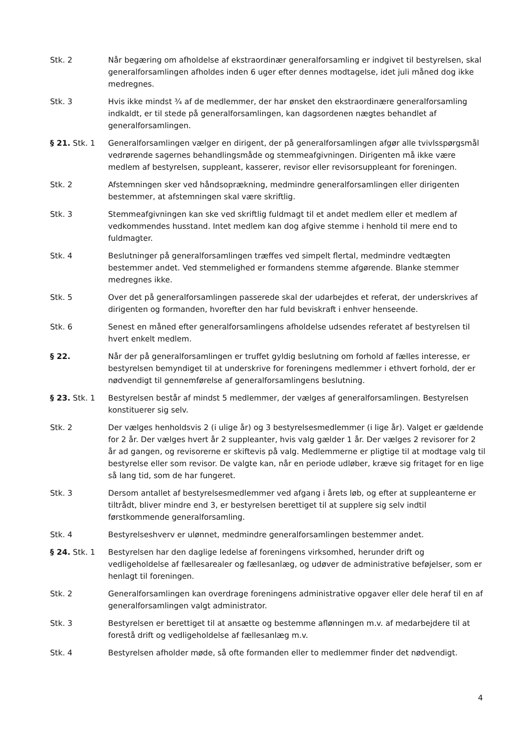Stk. 2 Når begæring om afholdelse af ekstraordinær generalforsamling er indgivet til bestyrelsen, skal generalforsamlingen afholdes inden 6 uger efter dennes modtagelse, idet juli måned dog ikke medregnes.
Stk. 3 Hvis ikke mindst ¾ af de medlemmer, der har ønsket den ekstraordinære generalforsamling indkaldt, er til stede på generalforsamlingen, kan dagsordenen nægtes behandlet af generalforsamlingen.
§ 21. Stk. 1 Generalforsamlingen vælger en dirigent, der på generalforsamlingen afgør alle tvivlsspørgsmål vedrørende sagernes behandlingsmåde og stemmeafgivningen. Dirigenten må ikke være medlem af bestyrelsen, suppleant, kasserer, revisor eller revisorsuppleant for foreningen.
Stk. 2 Afstemningen sker ved håndsoprækning, medmindre generalforsamlingen eller dirigenten bestemmer, at afstemningen skal være skriftlig.
Stk. 3 Stemmeafgivningen kan ske ved skriftlig fuldmagt til et andet medlem eller et medlem af vedkommendes husstand. Intet medlem kan dog afgive stemme i henhold til mere end to fuldmagter.
Stk. 4 Beslutninger på generalforsamlingen træffes ved simpelt flertal, medmindre vedtægten bestemmer andet. Ved stemmelighed er formandens stemme afgørende. Blanke stemmer medregnes ikke.
Stk. 5 Over det på generalforsamlingen passerede skal der udarbejdes et referat, der underskrives af dirigenten og formanden, hvorefter den har fuld beviskraft i enhver henseende.
Stk. 6 Senest en måned efter generalforsamlingens afholdelse udsendes referatet af bestyrelsen til hvert enkelt medlem.
§ 22. Når der på generalforsamlingen er truffet gyldig beslutning om forhold af fælles interesse, er bestyrelsen bemyndiget til at underskrive for foreningens medlemmer i ethvert forhold, der er nødvendigt til gennemførelse af generalforsamlingens beslutning.
§ 23. Stk. 1 Bestyrelsen består af mindst 5 medlemmer, der vælges af generalforsamlingen. Bestyrelsen konstituerer sig selv.
Stk. 2 Der vælges henholdsvis 2 (i ulige år) og 3 bestyrelsesmedlemmer (i lige år). Valget er gældende for 2 år. Der vælges hvert år 2 suppleanter, hvis valg gælder 1 år. Der vælges 2 revisorer for 2 år ad gangen, og revisorerne er skiftevis på valg. Medlemmerne er pligtige til at modtage valg til bestyrelse eller som revisor. De valgte kan, når en periode udløber, kræve sig fritaget for en lige så lang tid, som de har fungeret.
Stk. 3 Dersom antallet af bestyrelsesmedlemmer ved afgang i årets løb, og efter at suppleanterne er tiltrådt, bliver mindre end 3, er bestyrelsen berettiget til at supplere sig selv indtil førstkommende generalforsamling.
Stk. 4 Bestyrelseshverv er ulønnet, medmindre generalforsamlingen bestemmer andet.
§ 24. Stk. 1 Bestyrelsen har den daglige ledelse af foreningens virksomhed, herunder drift og vedligeholdelse af fællesarealer og fællesanlæg, og udøver de administrative beføjelser, som er henlagt til foreningen.
Stk. 2 Generalforsamlingen kan overdrage foreningens administrative opgaver eller dele heraf til en af generalforsamlingen valgt administrator.
Stk. 3 Bestyrelsen er berettiget til at ansætte og bestemme aflønningen m.v. af medarbejdere til at forestå drift og vedligeholdelse af fællesanlæg m.v.
Stk. 4 Bestyrelsen afholder møde, så ofte formanden eller to medlemmer finder det nødvendigt.
4